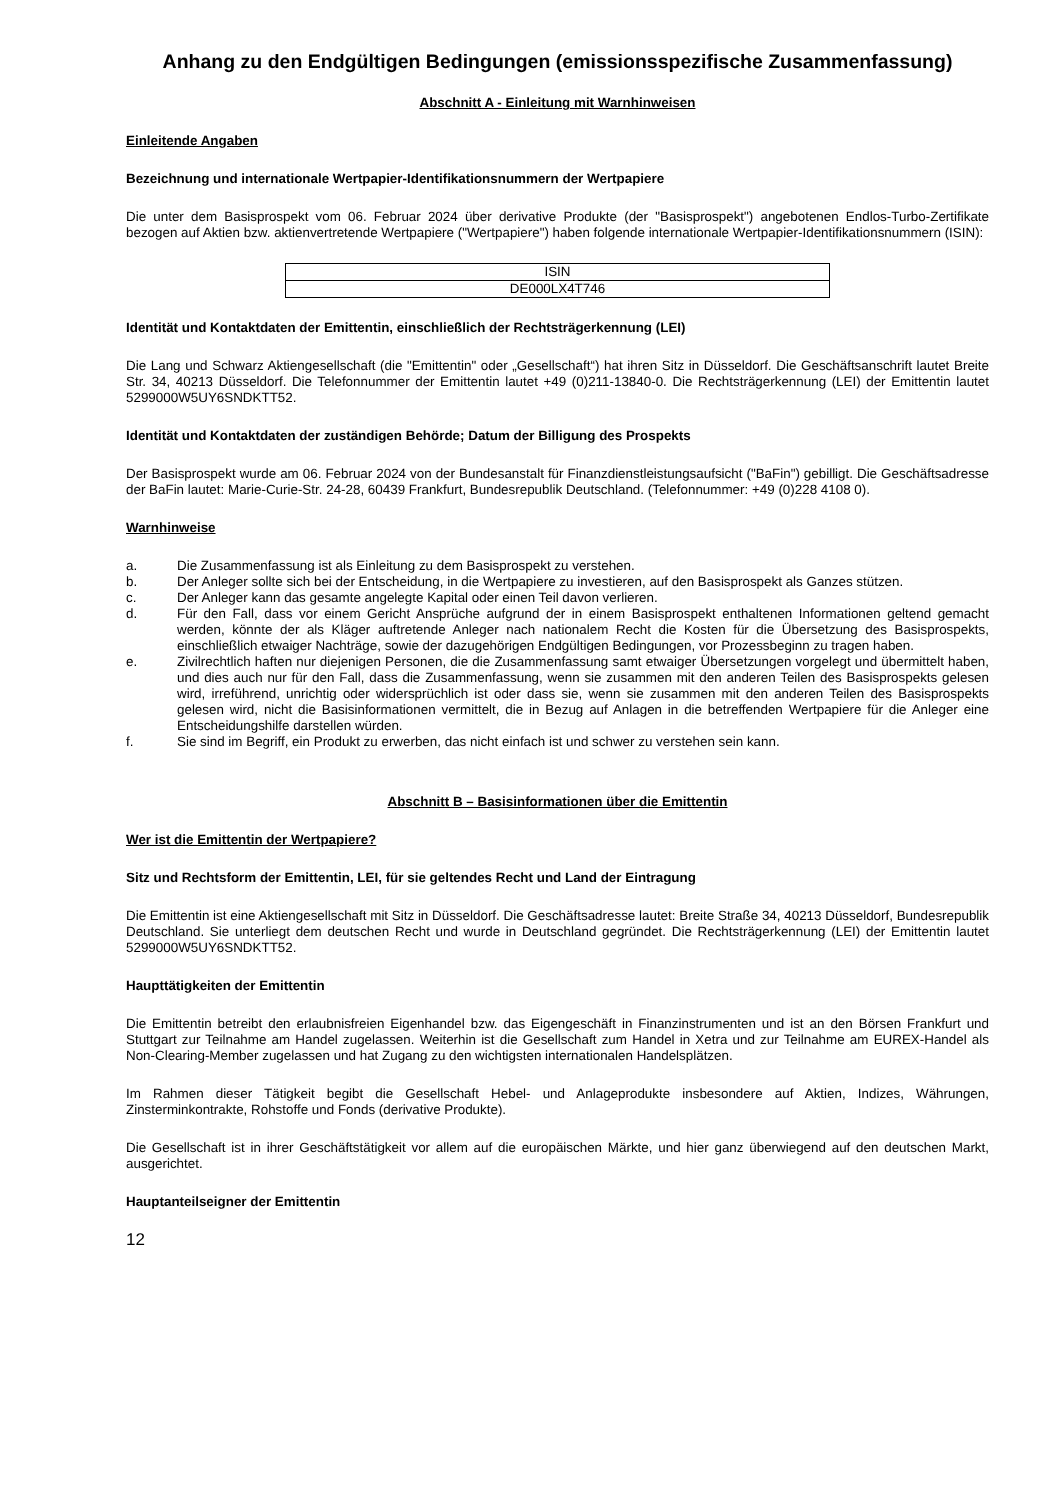Anhang zu den Endgültigen Bedingungen (emissionsspezifische Zusammenfassung)
Abschnitt A - Einleitung mit Warnhinweisen
Einleitende Angaben
Bezeichnung und internationale Wertpapier-Identifikationsnummern der Wertpapiere
Die unter dem Basisprospekt vom 06. Februar 2024 über derivative Produkte (der "Basisprospekt") angebotenen Endlos-Turbo-Zertifikate bezogen auf Aktien bzw. aktienvertretende Wertpapiere ("Wertpapiere") haben folgende internationale Wertpapier-Identifikationsnummern (ISIN):
| ISIN |
| --- |
| DE000LX4T746 |
Identität und Kontaktdaten der Emittentin, einschließlich der Rechtsträgerkennung (LEI)
Die Lang und Schwarz Aktiengesellschaft (die "Emittentin" oder „Gesellschaft“) hat ihren Sitz in Düsseldorf. Die Geschäftsanschrift lautet Breite Str. 34, 40213 Düsseldorf. Die Telefonnummer der Emittentin lautet +49 (0)211-13840-0. Die Rechtsträgerkennung (LEI) der Emittentin lautet 5299000W5UY6SNDKTT52.
Identität und Kontaktdaten der zuständigen Behörde; Datum der Billigung des Prospekts
Der Basisprospekt wurde am 06. Februar 2024 von der Bundesanstalt für Finanzdienstleistungsaufsicht ("BaFin") gebilligt. Die Geschäftsadresse der BaFin lautet: Marie-Curie-Str. 24-28, 60439 Frankfurt, Bundesrepublik Deutschland. (Telefonnummer: +49 (0)228 4108 0).
Warnhinweise
a. Die Zusammenfassung ist als Einleitung zu dem Basisprospekt zu verstehen.
b. Der Anleger sollte sich bei der Entscheidung, in die Wertpapiere zu investieren, auf den Basisprospekt als Ganzes stützen.
c. Der Anleger kann das gesamte angelegte Kapital oder einen Teil davon verlieren.
d. Für den Fall, dass vor einem Gericht Ansprüche aufgrund der in einem Basisprospekt enthaltenen Informationen geltend gemacht werden, könnte der als Kläger auftretende Anleger nach nationalem Recht die Kosten für die Übersetzung des Basisprospekts, einschließlich etwaiger Nachträge, sowie der dazugehörigen Endgültigen Bedingungen, vor Prozessbeginn zu tragen haben.
e. Zivilrechtlich haften nur diejenigen Personen, die die Zusammenfassung samt etwaiger Übersetzungen vorgelegt und übermittelt haben, und dies auch nur für den Fall, dass die Zusammenfassung, wenn sie zusammen mit den anderen Teilen des Basisprospekts gelesen wird, irreführend, unrichtig oder widersprüchlich ist oder dass sie, wenn sie zusammen mit den anderen Teilen des Basisprospekts gelesen wird, nicht die Basisinformationen vermittelt, die in Bezug auf Anlagen in die betreffenden Wertpapiere für die Anleger eine Entscheidungshilfe darstellen würden.
f. Sie sind im Begriff, ein Produkt zu erwerben, das nicht einfach ist und schwer zu verstehen sein kann.
Abschnitt B – Basisinformationen über die Emittentin
Wer ist die Emittentin der Wertpapiere?
Sitz und Rechtsform der Emittentin, LEI, für sie geltendes Recht und Land der Eintragung
Die Emittentin ist eine Aktiengesellschaft mit Sitz in Düsseldorf. Die Geschäftsadresse lautet: Breite Straße 34, 40213 Düsseldorf, Bundesrepublik Deutschland. Sie unterliegt dem deutschen Recht und wurde in Deutschland gegründet. Die Rechtsträgerkennung (LEI) der Emittentin lautet 5299000W5UY6SNDKTT52.
Haupttätigkeiten der Emittentin
Die Emittentin betreibt den erlaubnisfreien Eigenhandel bzw. das Eigengeschäft in Finanzinstrumenten und ist an den Börsen Frankfurt und Stuttgart zur Teilnahme am Handel zugelassen. Weiterhin ist die Gesellschaft zum Handel in Xetra und zur Teilnahme am EUREX-Handel als Non-Clearing-Member zugelassen und hat Zugang zu den wichtigsten internationalen Handelsplätzen.
Im Rahmen dieser Tätigkeit begibt die Gesellschaft Hebel- und Anlageprodukte insbesondere auf Aktien, Indizes, Währungen, Zinsterminkontrakte, Rohstoffe und Fonds (derivative Produkte).
Die Gesellschaft ist in ihrer Geschäftstätigkeit vor allem auf die europäischen Märkte, und hier ganz überwiegend auf den deutschen Markt, ausgerichtet.
Hauptanteilseigner der Emittentin
12